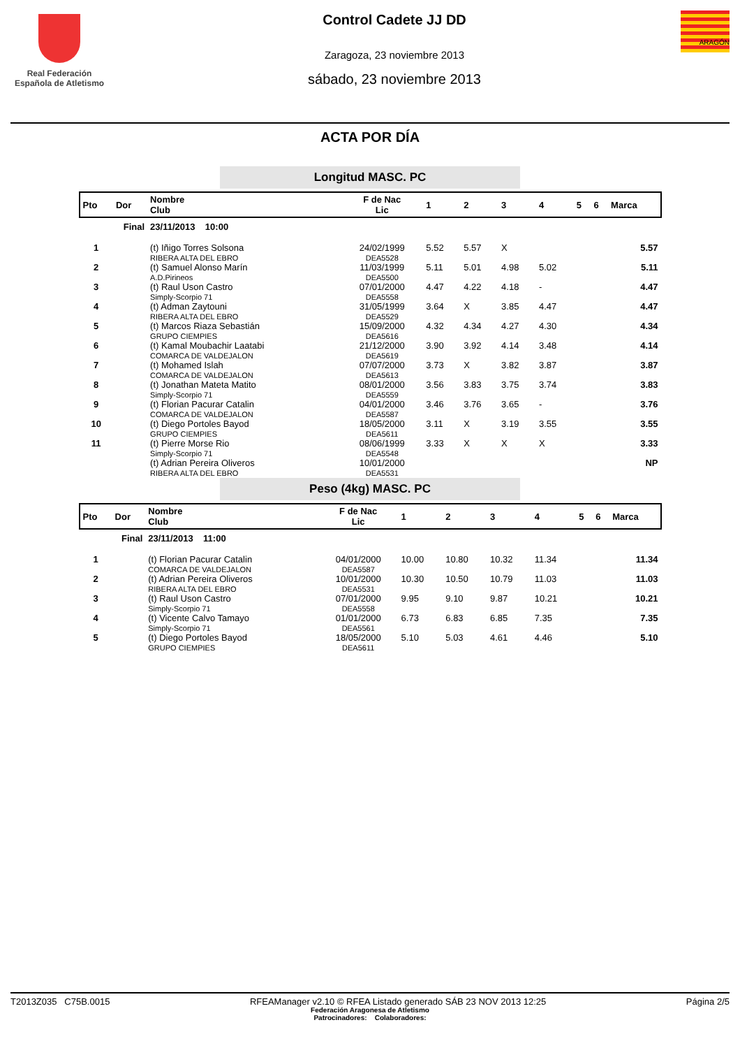Real Federación
Española de Atletismo
Control Cadete JJ DD
Zaragoza, 23 noviembre 2013
sábado, 23 noviembre 2013
ARAGÓN
ACTA POR DÍA
Longitud MASC. PC
| Pto | Dor | Nombre Club | F de Nac Lic | 1 | 2 | 3 | 4 | 5 | 6 | Marca |
| --- | --- | --- | --- | --- | --- | --- | --- | --- | --- | --- |
| Final | | 23/11/2013 10:00 | | | | | | | | |
| 1 | | (t) Iñigo Torres Solsona RIBERA ALTA DEL EBRO | 24/02/1999 DEA5528 | 5.52 | 5.57 | X | | | | 5.57 |
| 2 | | (t) Samuel Alonso Marín A.D.Pirineos | 11/03/1999 DEA5500 | 5.11 | 5.01 | 4.98 | 5.02 | | | 5.11 |
| 3 | | (t) Raul Uson Castro Simply-Scorpio 71 | 07/01/2000 DEA5558 | 4.47 | 4.22 | 4.18 | - | | | 4.47 |
| 4 | | (t) Adman Zaytouni RIBERA ALTA DEL EBRO | 31/05/1999 DEA5529 | 3.64 | X | 3.85 | 4.47 | | | 4.47 |
| 5 | | (t) Marcos Riaza Sebastián GRUPO CIEMPIES | 15/09/2000 DEA5616 | 4.32 | 4.34 | 4.27 | 4.30 | | | 4.34 |
| 6 | | (t) Kamal Moubachir Laatabi COMARCA DE VALDEJALON | 21/12/2000 DEA5619 | 3.90 | 3.92 | 4.14 | 3.48 | | | 4.14 |
| 7 | | (t) Mohamed Islah COMARCA DE VALDEJALON | 07/07/2000 DEA5613 | 3.73 | X | 3.82 | 3.87 | | | 3.87 |
| 8 | | (t) Jonathan Mateta Matito Simply-Scorpio 71 | 08/01/2000 DEA5559 | 3.56 | 3.83 | 3.75 | 3.74 | | | 3.83 |
| 9 | | (t) Florian Pacurar Catalin COMARCA DE VALDEJALON | 04/01/2000 DEA5587 | 3.46 | 3.76 | 3.65 | - | | | 3.76 |
| 10 | | (t) Diego Portoles Bayod GRUPO CIEMPIES | 18/05/2000 DEA5611 | 3.11 | X | 3.19 | 3.55 | | | 3.55 |
| 11 | | (t) Pierre Morse Rio Simply-Scorpio 71 | 08/06/1999 DEA5548 | 3.33 | X | X | X | | | 3.33 |
| | | (t) Adrian Pereira Oliveros RIBERA ALTA DEL EBRO | 10/01/2000 DEA5531 | | | | | | | NP |
Peso (4kg) MASC. PC
| Pto | Dor | Nombre Club | F de Nac Lic | 1 | 2 | 3 | 4 | 5 | 6 | Marca |
| --- | --- | --- | --- | --- | --- | --- | --- | --- | --- | --- |
| Final | | 23/11/2013 11:00 | | | | | | | | |
| 1 | | (t) Florian Pacurar Catalin COMARCA DE VALDEJALON | 04/01/2000 DEA5587 | 10.00 | 10.80 | 10.32 | 11.34 | | | 11.34 |
| 2 | | (t) Adrian Pereira Oliveros RIBERA ALTA DEL EBRO | 10/01/2000 DEA5531 | 10.30 | 10.50 | 10.79 | 11.03 | | | 11.03 |
| 3 | | (t) Raul Uson Castro Simply-Scorpio 71 | 07/01/2000 DEA5558 | 9.95 | 9.10 | 9.87 | 10.21 | | | 10.21 |
| 4 | | (t) Vicente Calvo Tamayo Simply-Scorpio 71 | 01/01/2000 DEA5561 | 6.73 | 6.83 | 6.85 | 7.35 | | | 7.35 |
| 5 | | (t) Diego Portoles Bayod GRUPO CIEMPIES | 18/05/2000 DEA5611 | 5.10 | 5.03 | 4.61 | 4.46 | | | 5.10 |
T2013Z035 C75B.0015 RFEAManager v2.10 © RFEA Listado generado SÁB 23 NOV 2013 12:25 Página 2/5
Federación Aragonesa de Atletismo
Patrocinadores: Colaboradores: